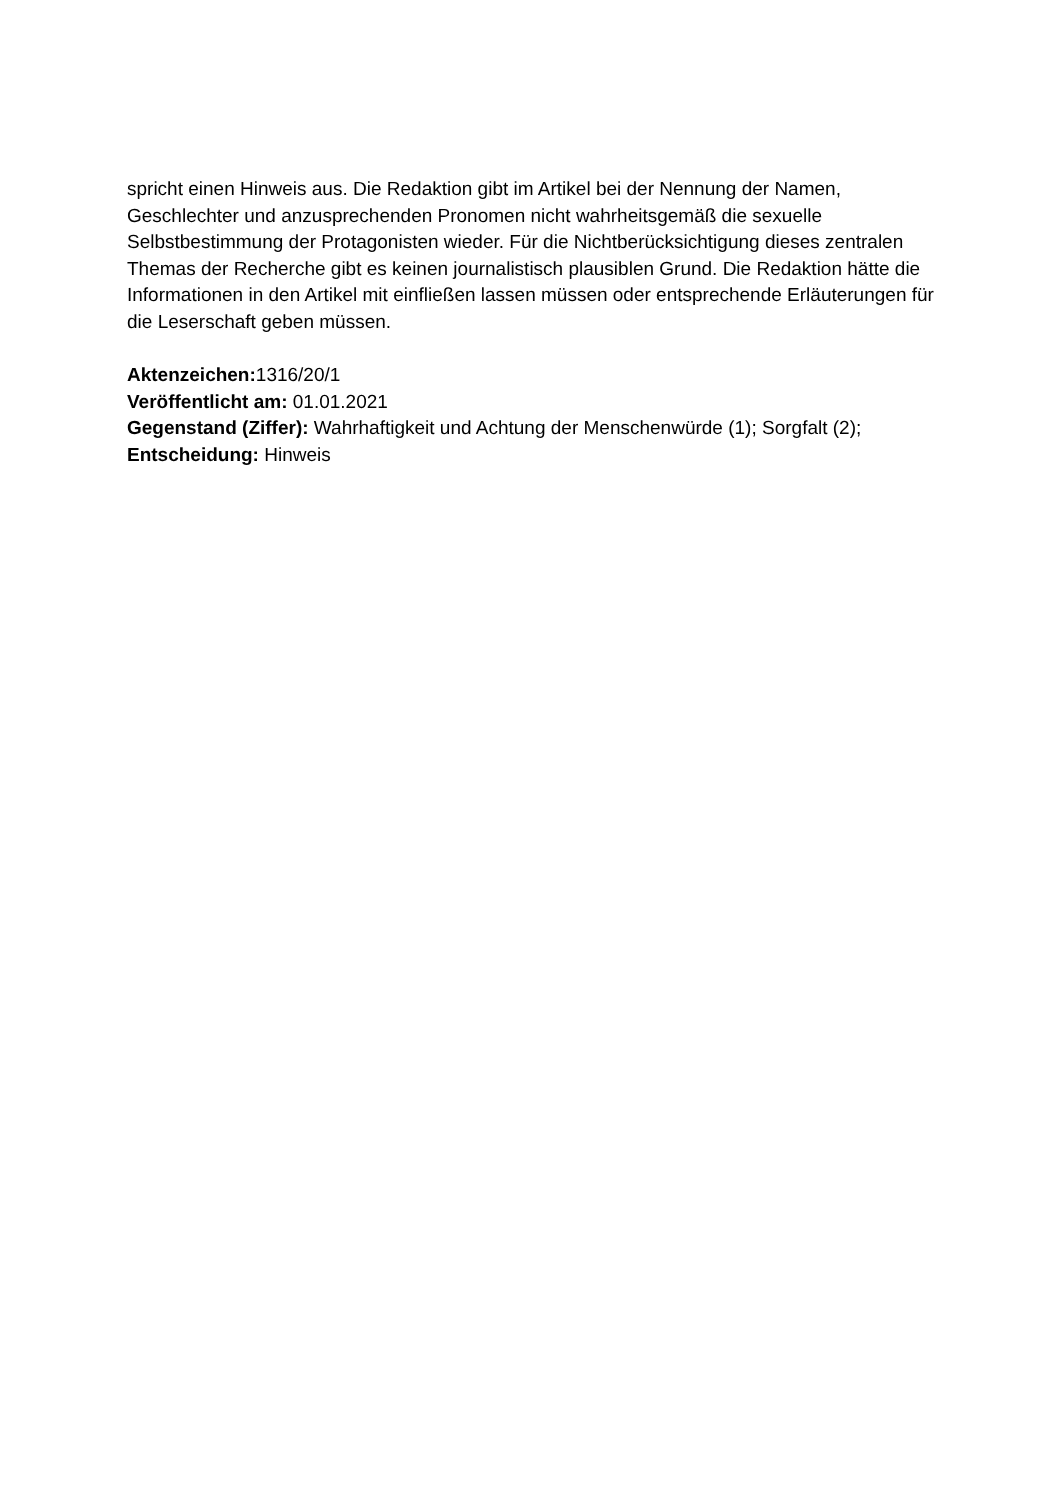spricht einen Hinweis aus. Die Redaktion gibt im Artikel bei der Nennung der Namen, Geschlechter und anzusprechenden Pronomen nicht wahrheitsgemäß die sexuelle Selbstbestimmung der Protagonisten wieder. Für die Nichtberücksichtigung dieses zentralen Themas der Recherche gibt es keinen journalistisch plausiblen Grund. Die Redaktion hätte die Informationen in den Artikel mit einfließen lassen müssen oder entsprechende Erläuterungen für die Leserschaft geben müssen.
Aktenzeichen: 1316/20/1
Veröffentlicht am: 01.01.2021
Gegenstand (Ziffer): Wahrhaftigkeit und Achtung der Menschenwürde (1); Sorgfalt (2);
Entscheidung: Hinweis